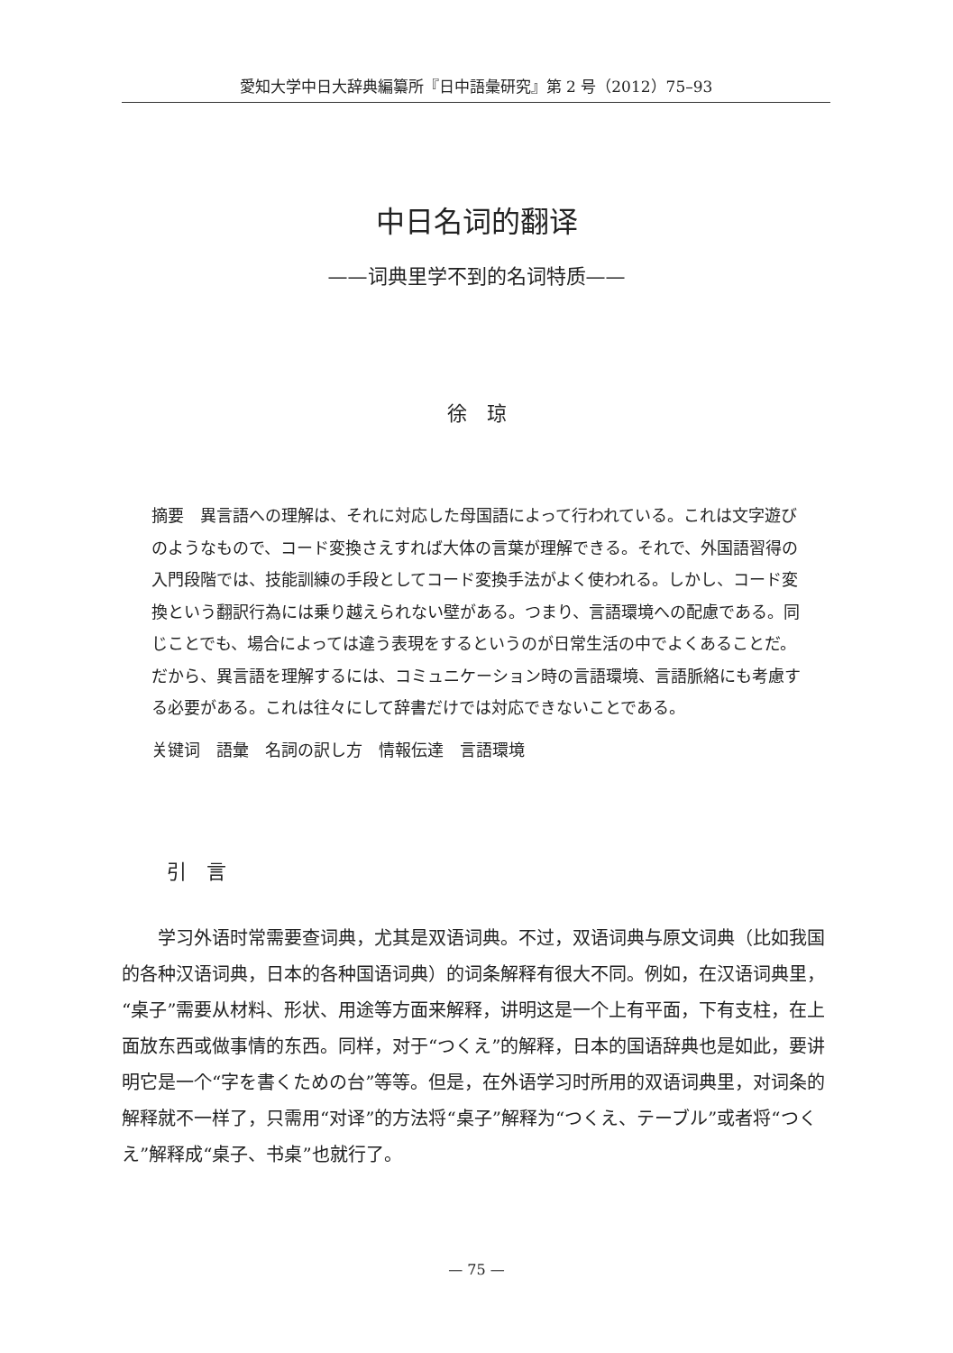愛知大学中日大辞典編纂所『日中語彙研究』第 2 号（2012）75–93
中日名词的翻译
——词典里学不到的名词特质——
徐　琼
摘要　異言語への理解は、それに対応した母国語によって行われている。これは文字遊びのようなもので、コード変換さえすれば大体の言葉が理解できる。それで、外国語習得の入門段階では、技能訓練の手段としてコード変換手法がよく使われる。しかし、コード変換という翻訳行為には乗り越えられない壁がある。つまり、言語環境への配慮である。同じことでも、場合によっては違う表現をするというのが日常生活の中でよくあることだ。だから、異言語を理解するには、コミュニケーション時の言語環境、言語脈絡にも考慮する必要がある。これは往々にして辞書だけでは対応できないことである。
关键词　語彙　名詞の訳し方　情報伝達　言語環境
引　言
学习外语时常需要查词典，尤其是双语词典。不过，双语词典与原文词典（比如我国的各种汉语词典，日本的各种国语词典）的词条解释有很大不同。例如，在汉语词典里，“桌子”需要从材料、形状、用途等方面来解释，讲明这是一个上有平面，下有支柱，在上面放东西或做事情的东西。同样，对于“つくえ”的解释，日本的国语辞典也是如此，要讲明它是一个“字を書くための台”等等。但是，在外语学习时所用的双语词典里，对词条的解释就不一样了，只需用“对译”的方法将“桌子”解释为“つくえ、テーブル”或者将“つくえ”解释成“桌子、书桌”也就行了。
— 75 —